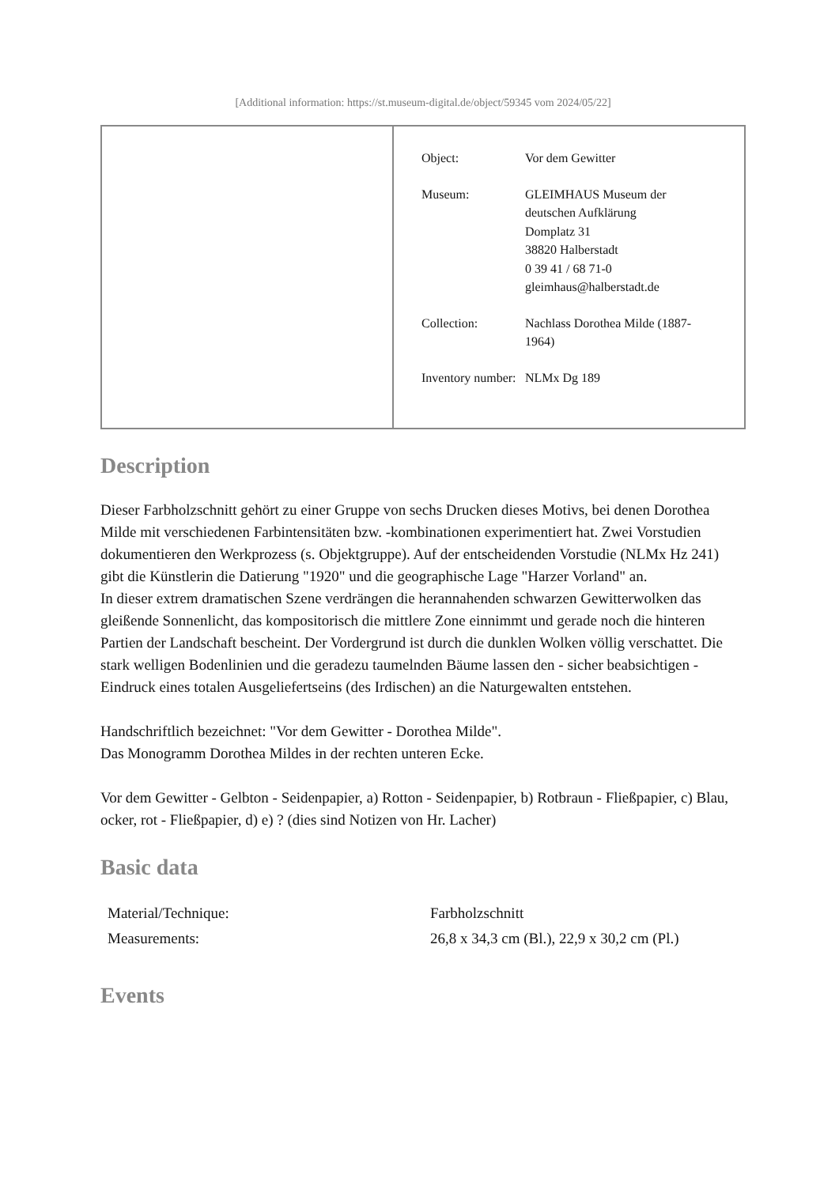[Additional information: https://st.museum-digital.de/object/59345 vom 2024/05/22]
| | / Object: / Vor dem Gewitter / / Museum: / GLEIMHAUS Museum der deutschen Aufklärung Domplatz 31 38820 Halberstadt 0 39 41 / 68 71-0 gleimhaus@halberstadt.de / / Collection: / Nachlass Dorothea Milde (1887-1964) / / Inventory number: / NLMx Dg 189 / |
Description
Dieser Farbholzschnitt gehört zu einer Gruppe von sechs Drucken dieses Motivs, bei denen Dorothea Milde mit verschiedenen Farbintensitäten bzw. -kombinationen experimentiert hat. Zwei Vorstudien dokumentieren den Werkprozess (s. Objektgruppe). Auf der entscheidenden Vorstudie (NLMx Hz 241) gibt die Künstlerin die Datierung "1920" und die geographische Lage "Harzer Vorland" an.
In dieser extrem dramatischen Szene verdrängen die herannahenden schwarzen Gewitterwolken das gleißende Sonnenlicht, das kompositorisch die mittlere Zone einnimmt und gerade noch die hinteren Partien der Landschaft bescheint. Der Vordergrund ist durch die dunklen Wolken völlig verschattet. Die stark welligen Bodenlinien und die geradezu taumelnden Bäume lassen den - sicher beabsichtigen - Eindruck eines totalen Ausgeliefertseins (des Irdischen) an die Naturgewalten entstehen.
Handschriftlich bezeichnet: "Vor dem Gewitter - Dorothea Milde".
Das Monogramm Dorothea Mildes in der rechten unteren Ecke.
Vor dem Gewitter - Gelbton - Seidenpapier, a) Rotton - Seidenpapier, b) Rotbraun - Fließpapier, c) Blau, ocker, rot - Fließpapier, d) e) ? (dies sind Notizen von Hr. Lacher)
Basic data
| Material/Technique: | Farbholzschnitt |
| Measurements: | 26,8 x 34,3 cm (Bl.), 22,9 x 30,2 cm (Pl.) |
Events